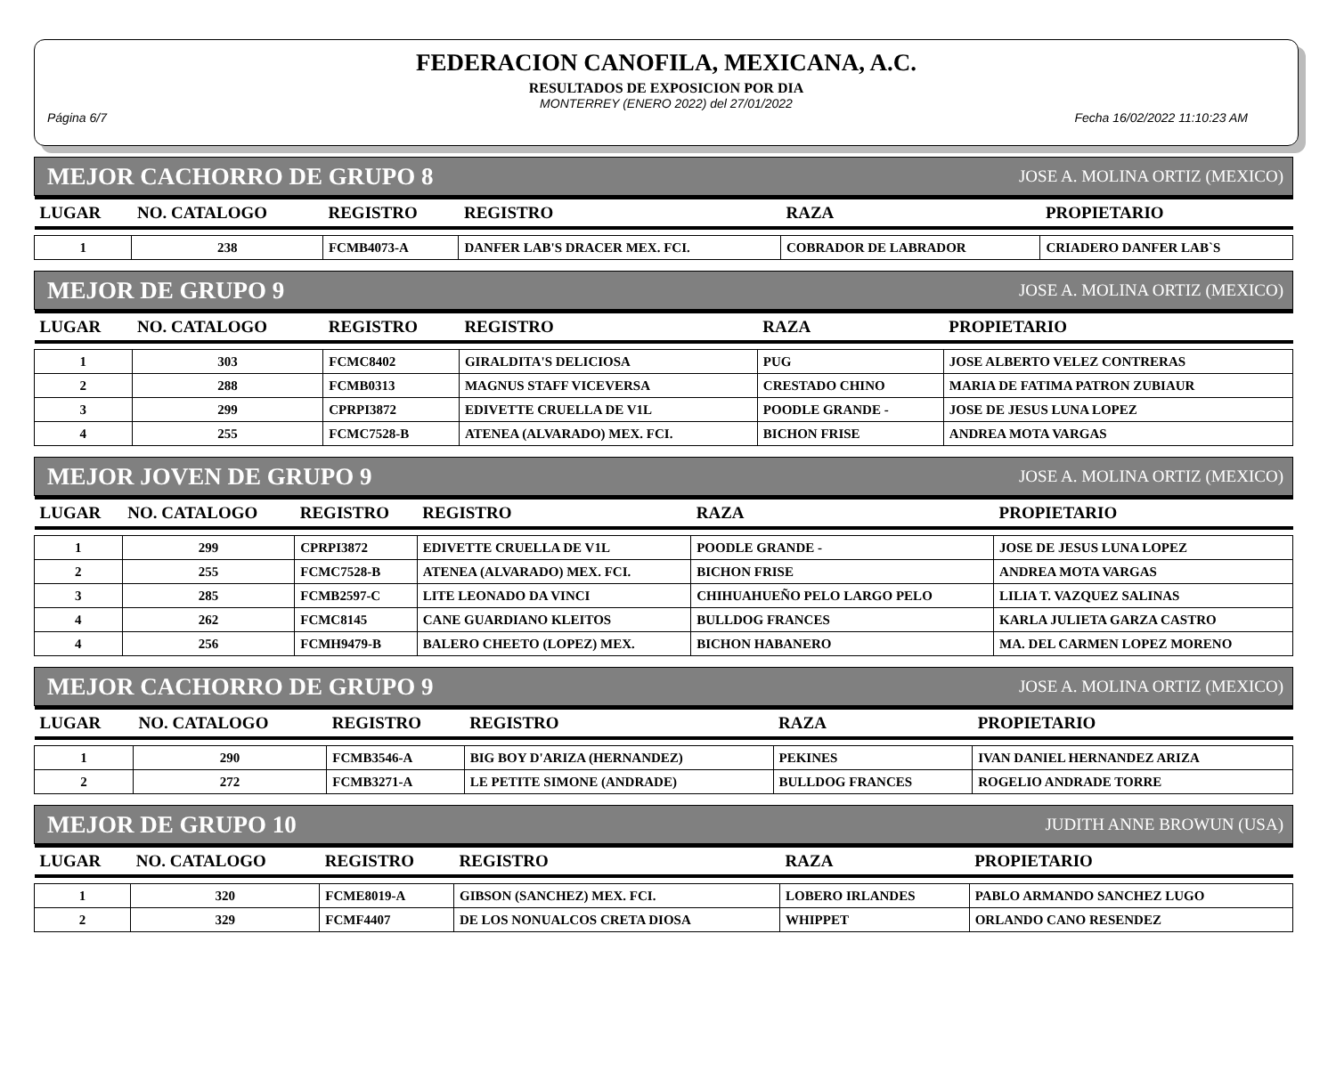FEDERACION CANOFILA, MEXICANA, A.C.
RESULTADOS DE EXPOSICION POR DIA
MONTERREY (ENERO 2022) del 27/01/2022
Página 6/7 Fecha 16/02/2022 11:10:23 AM
MEJOR CACHORRO DE GRUPO 8 JOSE A. MOLINA ORTIZ (MEXICO)
| LUGAR | NO. CATALOGO | REGISTRO | REGISTRO | RAZA | PROPIETARIO |
| --- | --- | --- | --- | --- | --- |
| 1 | 238 | FCMB4073-A | DANFER LAB'S DRACER MEX. FCI. | COBRADOR DE LABRADOR | CRIADERO DANFER LAB`S |
MEJOR DE GRUPO 9 JOSE A. MOLINA ORTIZ (MEXICO)
| LUGAR | NO. CATALOGO | REGISTRO | REGISTRO | RAZA | PROPIETARIO |
| --- | --- | --- | --- | --- | --- |
| 1 | 303 | FCMC8402 | GIRALDITA'S DELICIOSA | PUG | JOSE ALBERTO VELEZ CONTRERAS |
| 2 | 288 | FCMB0313 | MAGNUS STAFF VICEVERSA | CRESTADO CHINO | MARIA DE FATIMA PATRON ZUBIAUR |
| 3 | 299 | CPRPI3872 | EDIVETTE CRUELLA DE V1L | POODLE GRANDE - | JOSE DE JESUS LUNA LOPEZ |
| 4 | 255 | FCMC7528-B | ATENEA (ALVARADO) MEX. FCI. | BICHON FRISE | ANDREA MOTA VARGAS |
MEJOR JOVEN DE GRUPO 9 JOSE A. MOLINA ORTIZ (MEXICO)
| LUGAR | NO. CATALOGO | REGISTRO | REGISTRO | RAZA | PROPIETARIO |
| --- | --- | --- | --- | --- | --- |
| 1 | 299 | CPRPI3872 | EDIVETTE CRUELLA DE V1L | POODLE GRANDE - | JOSE DE JESUS LUNA LOPEZ |
| 2 | 255 | FCMC7528-B | ATENEA (ALVARADO) MEX. FCI. | BICHON FRISE | ANDREA MOTA VARGAS |
| 3 | 285 | FCMB2597-C | LITE LEONADO DA VINCI | CHIHUAHUEÑO PELO LARGO PELO | LILIA T. VAZQUEZ SALINAS |
| 4 | 262 | FCMC8145 | CANE GUARDIANO KLEITOS | BULLDOG FRANCES | KARLA JULIETA GARZA CASTRO |
| 4 | 256 | FCMH9479-B | BALERO CHEETO (LOPEZ) MEX. | BICHON HABANERO | MA. DEL CARMEN LOPEZ MORENO |
MEJOR CACHORRO DE GRUPO 9 JOSE A. MOLINA ORTIZ (MEXICO)
| LUGAR | NO. CATALOGO | REGISTRO | REGISTRO | RAZA | PROPIETARIO |
| --- | --- | --- | --- | --- | --- |
| 1 | 290 | FCMB3546-A | BIG BOY D'ARIZA (HERNANDEZ) | PEKINES | IVAN DANIEL HERNANDEZ ARIZA |
| 2 | 272 | FCMB3271-A | LE PETITE SIMONE (ANDRADE) | BULLDOG FRANCES | ROGELIO ANDRADE TORRE |
MEJOR DE GRUPO 10 JUDITH ANNE BROWUN (USA)
| LUGAR | NO. CATALOGO | REGISTRO | REGISTRO | RAZA | PROPIETARIO |
| --- | --- | --- | --- | --- | --- |
| 1 | 320 | FCME8019-A | GIBSON (SANCHEZ) MEX. FCI. | LOBERO IRLANDES | PABLO ARMANDO SANCHEZ LUGO |
| 2 | 329 | FCMF4407 | DE LOS NONUALCOS CRETA DIOSA | WHIPPET | ORLANDO CANO RESENDEZ |